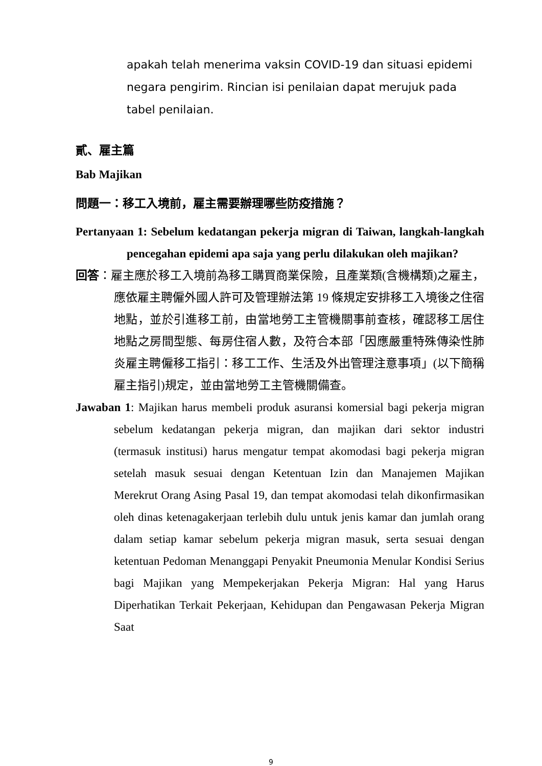apakah telah menerima vaksin COVID-19 dan situasi epidemi negara pengirim. Rincian isi penilaian dapat merujuk pada tabel penilaian.
貳、雇主篇
Bab Majikan
問題一：移工入境前，雇主需要辦理哪些防疫措施？
Pertanyaan 1: Sebelum kedatangan pekerja migran di Taiwan, langkah-langkah pencegahan epidemi apa saja yang perlu dilakukan oleh majikan?
回答：雇主應於移工入境前為移工購買商業保險，且產業類(含機構類)之雇主，應依雇主聘僱外國人許可及管理辦法第 19 條規定安排移工入境後之住宿地點，並於引進移工前，由當地勞工主管機關事前查核，確認移工居住地點之房間型態、每房住宿人數，及符合本部「因應嚴重特殊傳染性肺炎雇主聘僱移工指引：移工工作、生活及外出管理注意事項」(以下簡稱雇主指引)規定，並由當地勞工主管機關備查。
Jawaban 1: Majikan harus membeli produk asuransi komersial bagi pekerja migran sebelum kedatangan pekerja migran, dan majikan dari sektor industri (termasuk institusi) harus mengatur tempat akomodasi bagi pekerja migran setelah masuk sesuai dengan Ketentuan Izin dan Manajemen Majikan Merekrut Orang Asing Pasal 19, dan tempat akomodasi telah dikonfirmasikan oleh dinas ketenagakerjaan terlebih dulu untuk jenis kamar dan jumlah orang dalam setiap kamar sebelum pekerja migran masuk, serta sesuai dengan ketentuan Pedoman Menanggapi Penyakit Pneumonia Menular Kondisi Serius bagi Majikan yang Mempekerjakan Pekerja Migran: Hal yang Harus Diperhatikan Terkait Pekerjaan, Kehidupan dan Pengawasan Pekerja Migran Saat
9